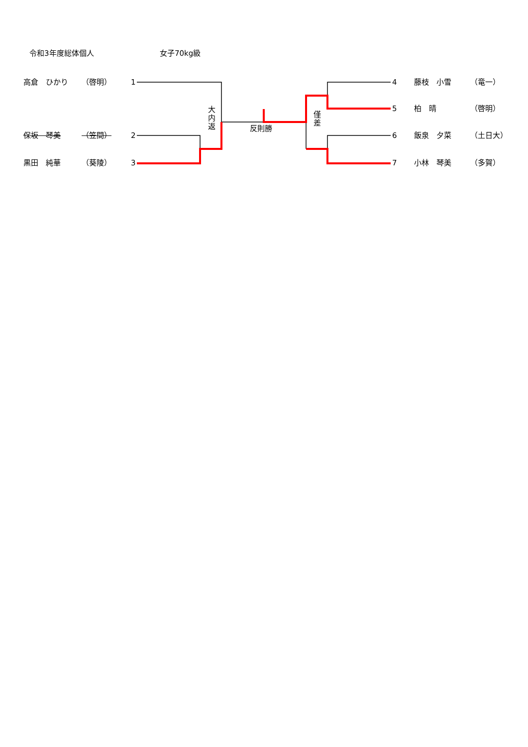令和3年度総体個人
女子70kg級
高倉　ひかり
（啓明）
1
4
藤枝　小雪
（竜一）
5
柏　晴
（啓明）
大内返
僅差
反則勝
保坂　琴美
（笠間）
2
6
飯泉　夕菜
（土日大）
黒田　純華
（葵陵）
3
7
小林　琴美
（多賀）